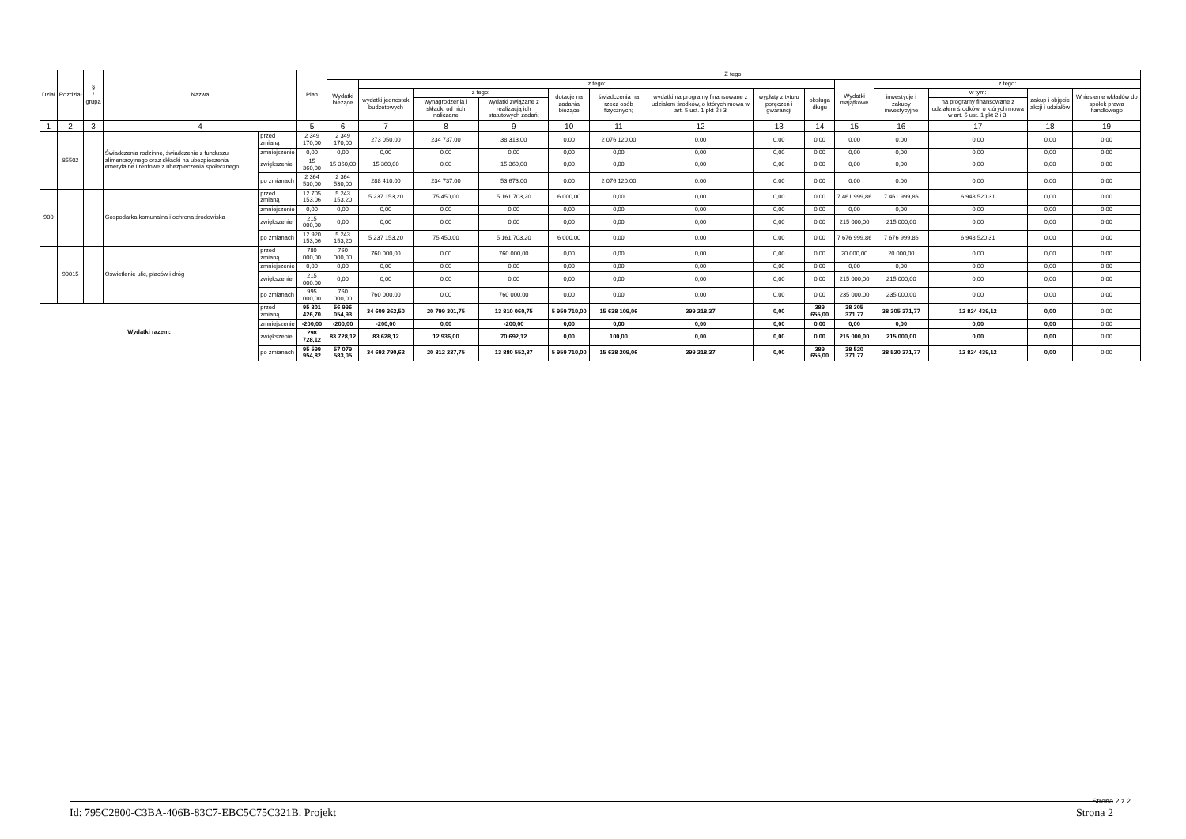| Dział | Rozdział | § / grupa | Nazwa | | Plan | Z tego: | | | | | | | | | | | | | |
| --- | --- | --- | --- | --- | --- | --- | --- | --- | --- | --- | --- | --- | --- | --- | --- | --- | --- | --- | --- |
| | | | | | | Wydatki bieżące | z tego: | | | | | | | | Wydatki majątkowe | z tego: | | | |
| | | | | | | | wydatki jednostek budżetowych | z tego: | | dotacje na zadania bieżące | świadczenia na rzecz osób fizycznych; | wydatki na programy finansowane z udziałem środków, o których mowa w art. 5 ust. 1 pkt 2 i 3 | wypłaty z tytułu poręczeń i gwarancji | obsługa długu | | inwestycje i zakupy inwestycyjne | w tym: | zakup i objęcie akcji i udziałów | Wniesienie wkładów do spółek prawa handlowego |
| | | | | | | | | wynagrodzenia i składki od nich naliczane | wydatki związane z realizacją ich statutowych zadań; | | | | | | | | na programy finansowane z udziałem środków, o których mowa w art. 5 ust. 1 pkt 2 i 3, | | |
| 1 | 2 | 3 | 4 | | 5 | 6 | 7 | 8 | 9 | 10 | 11 | 12 | 13 | 14 | 15 | 16 | 17 | 18 | 19 |
| | 85502 | | Świadczenia rodzinne, świadczenie z funduszu alimentacyjnego oraz składki na ubezpieczenia emerytalne i rentowe z ubezpieczenia społecznego | przed zmianą | 2 349 170,00 | 2 349 170,00 | 273 050,00 | 234 737,00 | 38 313,00 | 0,00 | 2 076 120,00 | 0,00 | 0,00 | 0,00 | 0,00 | 0,00 | 0,00 | 0,00 | 0,00 |
| | | | | zmniejszenie | 0,00 | 0,00 | 0,00 | 0,00 | 0,00 | 0,00 | 0,00 | 0,00 | 0,00 | 0,00 | 0,00 | 0,00 | 0,00 | 0,00 | 0,00 |
| | | | | zwiększenie | 15 360,00 | 15 360,00 | 15 360,00 | 0,00 | 15 360,00 | 0,00 | 0,00 | 0,00 | 0,00 | 0,00 | 0,00 | 0,00 | 0,00 | 0,00 | 0,00 |
| | | | | po zmianach | 2 364 530,00 | 2 364 530,00 | 288 410,00 | 234 737,00 | 53 673,00 | 0,00 | 2 076 120,00 | 0,00 | 0,00 | 0,00 | 0,00 | 0,00 | 0,00 | 0,00 | 0,00 |
| 900 | | | Gospodarka komunalna i ochrona środowiska | przed zmianą | 12 705 153,06 | 5 243 153,20 | 5 237 153,20 | 75 450,00 | 5 161 703,20 | 6 000,00 | 0,00 | 0,00 | 0,00 | 0,00 | 7 461 999,86 | 7 461 999,86 | 6 948 520,31 | 0,00 | 0,00 |
| | | | | zmniejszenie | 0,00 | 0,00 | 0,00 | 0,00 | 0,00 | 0,00 | 0,00 | 0,00 | 0,00 | 0,00 | 0,00 | 0,00 | 0,00 | 0,00 | 0,00 |
| | | | | zwiększenie | 215 000,00 | 0,00 | 0,00 | 0,00 | 0,00 | 0,00 | 0,00 | 0,00 | 0,00 | 0,00 | 215 000,00 | 215 000,00 | 0,00 | 0,00 | 0,00 |
| | | | | po zmianach | 12 920 153,06 | 5 243 153,20 | 5 237 153,20 | 75 450,00 | 5 161 703,20 | 6 000,00 | 0,00 | 0,00 | 0,00 | 0,00 | 7 676 999,86 | 7 676 999,86 | 6 948 520,31 | 0,00 | 0,00 |
| | 90015 | | Oświetlenie ulic, placów i dróg | przed zmianą | 780 000,00 | 760 000,00 | 760 000,00 | 0,00 | 760 000,00 | 0,00 | 0,00 | 0,00 | 0,00 | 0,00 | 20 000,00 | 20 000,00 | 0,00 | 0,00 | 0,00 |
| | | | | zmniejszenie | 0,00 | 0,00 | 0,00 | 0,00 | 0,00 | 0,00 | 0,00 | 0,00 | 0,00 | 0,00 | 0,00 | 0,00 | 0,00 | 0,00 | 0,00 |
| | | | | zwiększenie | 215 000,00 | 0,00 | 0,00 | 0,00 | 0,00 | 0,00 | 0,00 | 0,00 | 0,00 | 0,00 | 215 000,00 | 215 000,00 | 0,00 | 0,00 | 0,00 |
| | | | | po zmianach | 995 000,00 | 760 000,00 | 760 000,00 | 0,00 | 760 000,00 | 0,00 | 0,00 | 0,00 | 0,00 | 0,00 | 235 000,00 | 235 000,00 | 0,00 | 0,00 | 0,00 |
| Wydatki razem: | | | | przed zmianą | 95 301 426,70 | 56 996 054,93 | 34 609 362,50 | 20 799 301,75 | 13 810 060,75 | 5 959 710,00 | 15 638 109,06 | 399 218,37 | 0,00 | 389 655,00 | 38 305 371,77 | 38 305 371,77 | 12 824 439,12 | 0,00 | 0,00 |
| | | | | zmniejszenie | -200,00 | -200,00 | -200,00 | 0,00 | -200,00 | 0,00 | 0,00 | 0,00 | 0,00 | 0,00 | 0,00 | 0,00 | 0,00 | 0,00 | 0,00 |
| | | | | zwiększenie | 298 728,12 | 83 728,12 | 83 628,12 | 12 936,00 | 70 692,12 | 0,00 | 100,00 | 0,00 | 0,00 | 0,00 | 215 000,00 | 215 000,00 | 0,00 | 0,00 | 0,00 |
| | | | | po zmianach | 95 599 954,82 | 57 079 583,05 | 34 692 790,62 | 20 812 237,75 | 13 880 552,87 | 5 959 710,00 | 15 638 209,06 | 399 218,37 | 0,00 | 389 655,00 | 38 520 371,77 | 38 520 371,77 | 12 824 439,12 | 0,00 | 0,00 |
Strona 2 z 2
Id: 795C2800-C3BA-406B-83C7-EBC5C75C321B. Projekt Strona 2